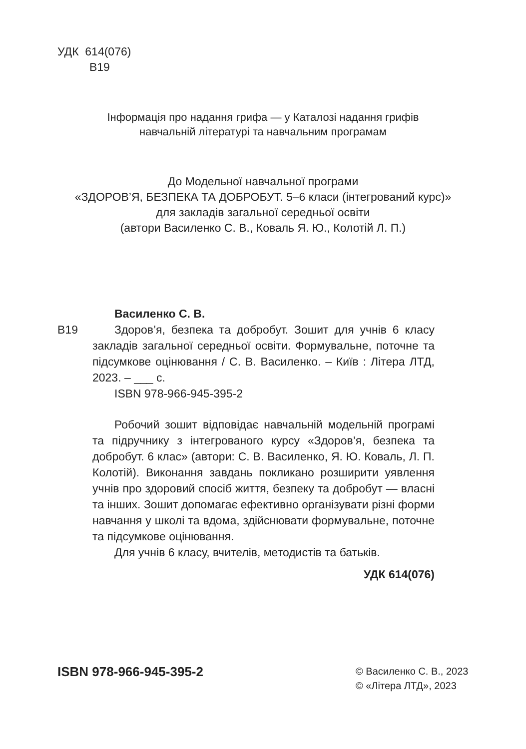УДК 614(076)
В19
Інформація про надання грифа — у Каталозі надання грифів
навчальній літературі та навчальним програмам
До Модельної навчальної програми
«ЗДОРОВ’Я, БЕЗПЕКА ТА ДОБРОБУТ. 5–6 класи (інтегрований курс)»
для закладів загальної середньої освіти
(автори Василенко С. В., Коваль Я. Ю., Колотій Л. П.)
Василенко С. В.
В19 Здоров’я, безпека та добробут. Зошит для учнів 6 класу закладів загальної середньої освіти. Формувальне, поточне та підсумкове оцінювання / С. В. Василенко. – Київ : Літера ЛТД, 2023. – ___ с.
ISBN 978-966-945-395-2
Робочий зошит відповідає навчальній модельній програмі та підручнику з інтегрованого курсу «Здоров’я, безпека та добробут. 6 клас» (автори: С. В. Василенко, Я. Ю. Коваль, Л. П. Колотій). Виконання завдань покликано розширити уявлення учнів про здоровий спосіб життя, безпеку та добробут — власні та інших. Зошит допомагає ефективно організувати різні форми навчання у школі та вдома, здійснювати формувальне, поточне та підсумкове оцінювання.
Для учнів 6 класу, вчителів, методистів та батьків.
УДК 614(076)
ISBN 978-966-945-395-2
© Василенко С. В., 2023
© «Літера ЛТД», 2023